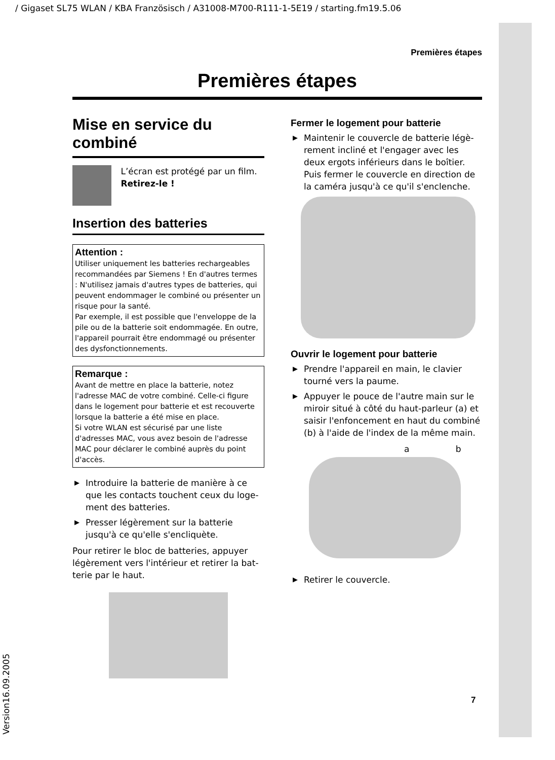/ Gigaset SL75 WLAN / KBA Französisch / A31008-M700-R111-1-5E19 / starting.fm19.5.06
Version16.09.2005
Premières étapes
Premières étapes
Mise en service du combiné
L’écran est protégé par un film. Retirez-le !
Insertion des batteries
Attention :
Utiliser uniquement les batteries rechargea­bles recommandées par Siemens ! En d'autres termes : N'utilisez jamais d'autres types de bat­teries, qui peuvent endommager le combiné ou présenter un risque pour la santé.
Par exemple, il est possible que l'enveloppe de la pile ou de la batterie soit endommagée. En outre, l'appareil pourrait être endommagé ou présenter des dysfonctionnements.
Remarque :
Avant de mettre en place la batterie, notez l'adresse MAC de votre combiné. Celle-ci figure dans le logement pour batterie et est recou­verte lorsque la batterie a été mise en place.
Si votre WLAN est sécurisé par une liste d'adresses MAC, vous avez besoin de l'adresse MAC pour déclarer le combiné auprès du point d'accès.
▶ Introduire la batterie de manière à ce que les contacts touchent ceux du loge­ment des batteries.
▶ Presser légèrement sur la batterie jusqu'à ce qu'elle s'encliquète.
Pour retirer le bloc de batteries, appuyer légèrement vers l'intérieur et retirer la bat­terie par le haut.
Fermer le logement pour batterie
▶ Maintenir le couvercle de batterie légè­rement incliné et l'engager avec les deux ergots inférieurs dans le boîtier. Puis fermer le couvercle en direction de la caméra jusqu'à ce qu'il s'enclenche.
Ouvrir le logement pour batterie
▶ Prendre l'appareil en main, le clavier tourné vers la paume.
▶ Appuyer le pouce de l'autre main sur le miroir situé à côté du haut-parleur (a) et saisir l'enfoncement en haut du com­biné (b) à l'aide de l'index de la même main.
a b
▶ Retirer le couvercle.
7